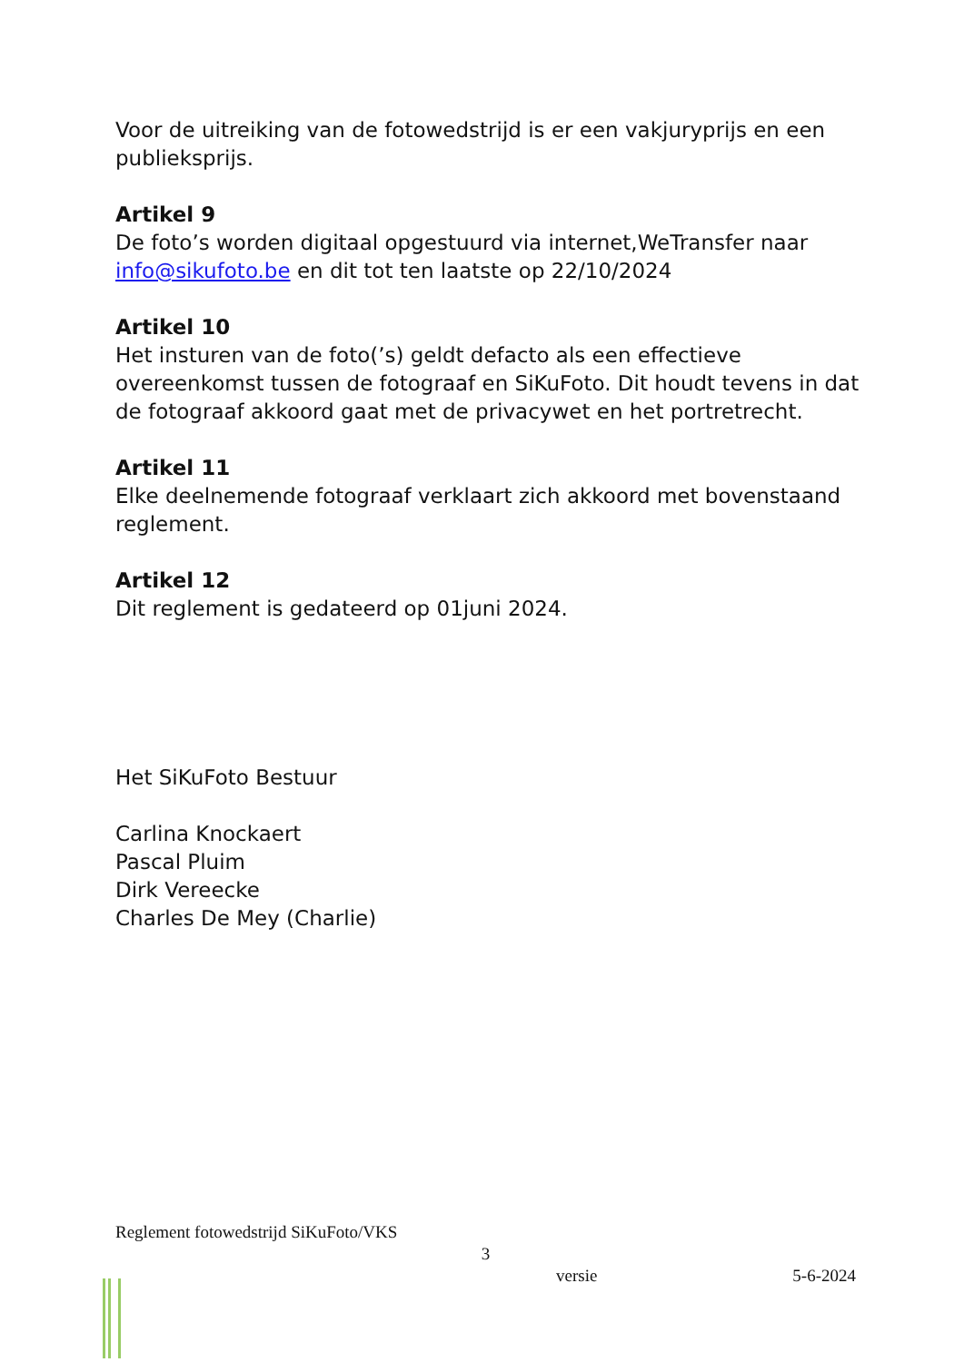Voor de uitreiking van de fotowedstrijd is er een vakjuryprijs en een publieksprijs.
Artikel 9
De foto’s worden digitaal opgestuurd via internet,WeTransfer naar info@sikufoto.be en dit tot ten laatste op 22/10/2024
Artikel 10
Het insturen van de foto(’s) geldt defacto als een effectieve overeenkomst tussen de fotograaf en SiKuFoto. Dit houdt tevens in dat de fotograaf akkoord gaat met de privacywet en het portretrecht.
Artikel 11
Elke deelnemende fotograaf verklaart zich akkoord met bovenstaand reglement.
Artikel 12
Dit reglement is gedateerd op 01juni 2024.
Het SiKuFoto Bestuur
Carlina Knockaert
Pascal Pluim
Dirk Vereecke
Charles De Mey (Charlie)
Reglement fotowedstrijd SiKuFoto/VKS
3
versie 5-6-2024